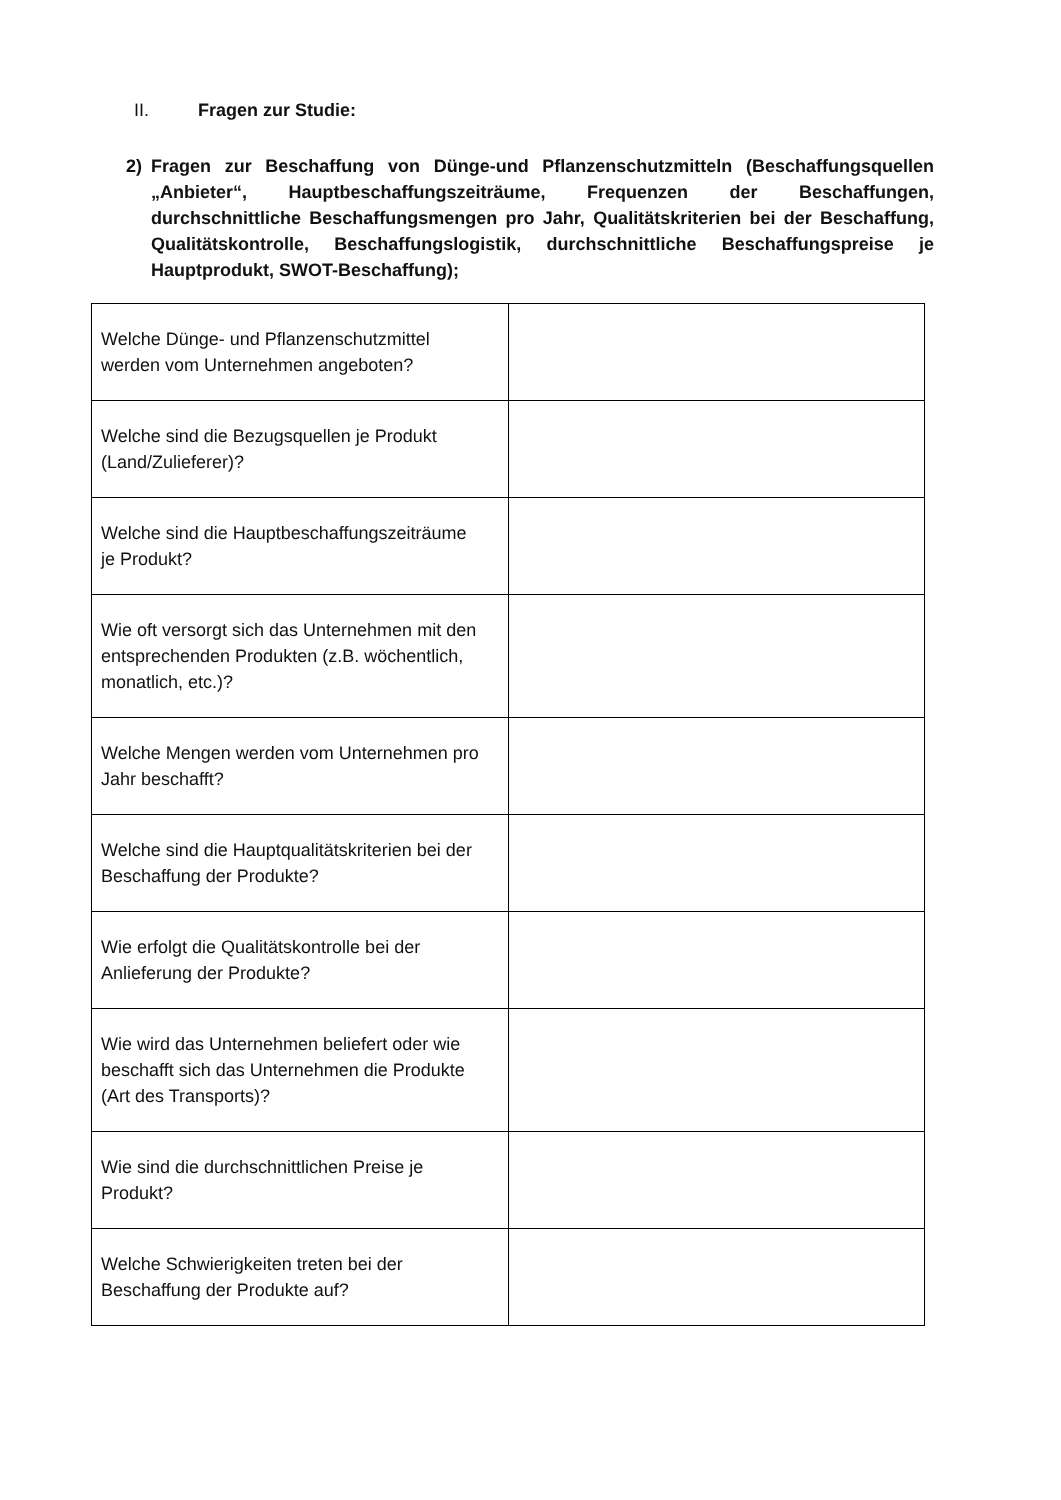II. Fragen zur Studie:
2) Fragen zur Beschaffung von Dünge-und Pflanzenschutzmitteln (Beschaffungsquellen „Anbieter“, Hauptbeschaffungszeiträume, Frequenzen der Beschaffungen, durchschnittliche Beschaffungsmengen pro Jahr, Qualitätskriterien bei der Beschaffung, Qualitätskontrolle, Beschaffungslogistik, durchschnittliche Beschaffungspreise je Hauptprodukt, SWOT-Beschaffung);
| Welche Dünge- und Pflanzenschutzmittel werden vom Unternehmen angeboten? | |
| Welche sind die Bezugsquellen je Produkt (Land/Zulieferer)? | |
| Welche sind die Hauptbeschaffungszeiträume je Produkt? | |
| Wie oft versorgt sich das Unternehmen mit den entsprechenden Produkten (z.B. wöchentlich, monatlich, etc.)? | |
| Welche Mengen werden vom Unternehmen pro Jahr beschafft? | |
| Welche sind die Hauptqualitätskriterien bei der Beschaffung der Produkte? | |
| Wie erfolgt die Qualitätskontrolle bei der Anlieferung der Produkte? | |
| Wie wird das Unternehmen beliefert oder wie beschafft sich das Unternehmen die Produkte (Art des Transports)? | |
| Wie sind die durchschnittlichen Preise je Produkt? | |
| Welche Schwierigkeiten treten bei der Beschaffung der Produkte auf? | |